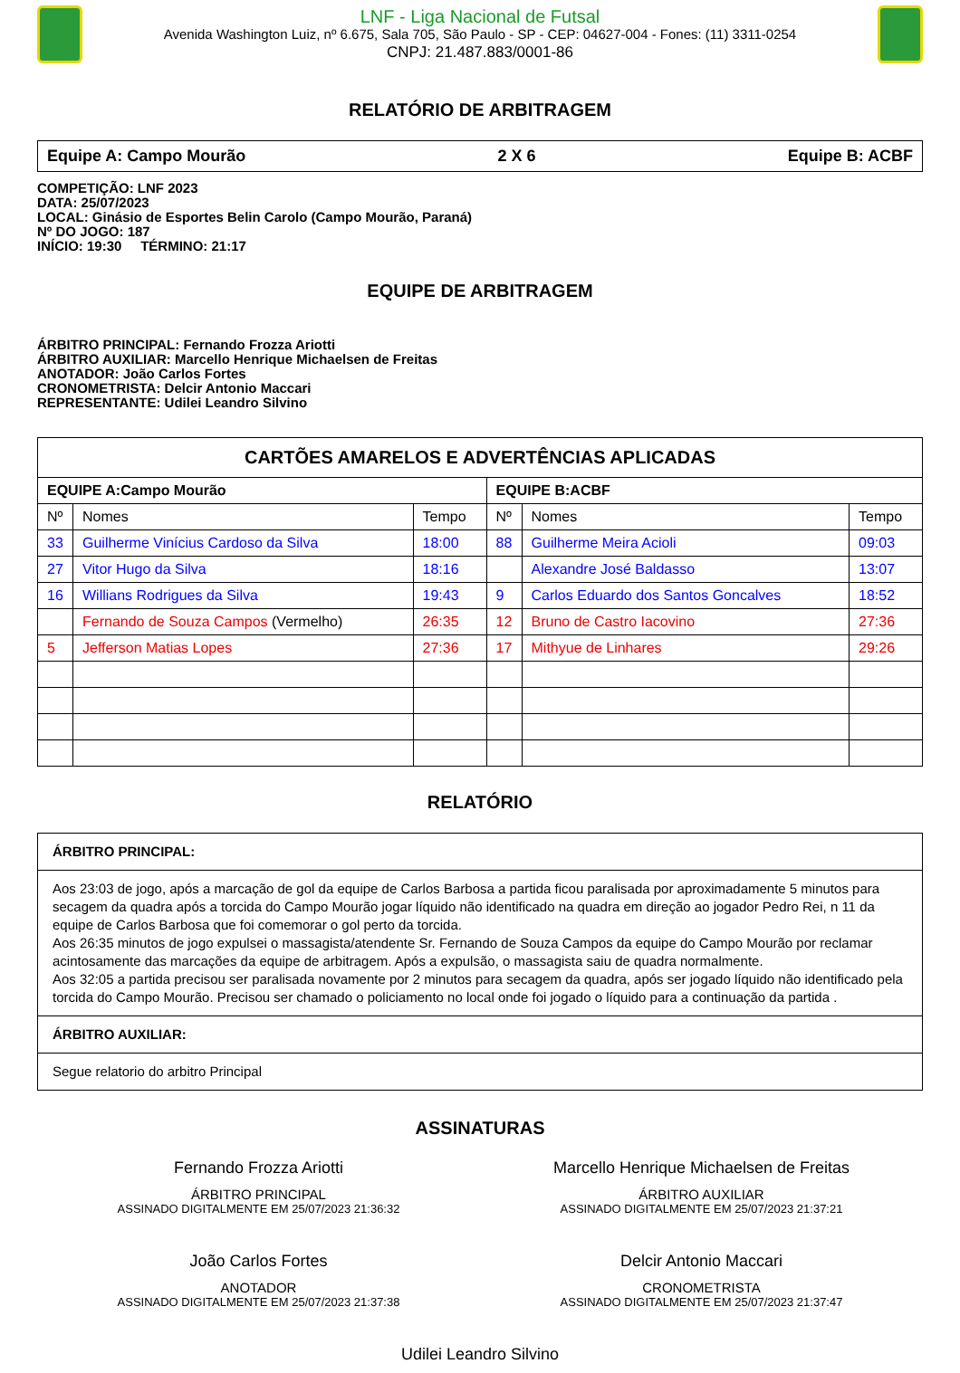LNF - Liga Nacional de Futsal
Avenida Washington Luiz, nº 6.675, Sala 705, São Paulo - SP - CEP: 04627-004 - Fones: (11) 3311-0254
CNPJ: 21.487.883/0001-86
RELATÓRIO DE ARBITRAGEM
Equipe A: Campo Mourão 2 X 6 Equipe B: ACBF
COMPETIÇÃO: LNF 2023
DATA: 25/07/2023
LOCAL: Ginásio de Esportes Belin Carolo (Campo Mourão, Paraná)
Nº DO JOGO: 187
INÍCIO: 19:30 TÉRMINO: 21:17
EQUIPE DE ARBITRAGEM
ÁRBITRO PRINCIPAL: Fernando Frozza Ariotti
ÁRBITRO AUXILIAR: Marcello Henrique Michaelsen de Freitas
ANOTADOR: João Carlos Fortes
CRONOMETRISTA: Delcir Antonio Maccari
REPRESENTANTE: Udilei Leandro Silvino
| CARTÕES AMARELOS E ADVERTÊNCIAS APLICADAS | | | | | |
| --- | --- | --- | --- | --- | --- |
| EQUIPE A:Campo Mourão | | | EQUIPE B:ACBF | | |
| Nº | Nomes | Tempo | Nº | Nomes | Tempo |
| 33 | Guilherme Vinícius Cardoso da Silva | 18:00 | 88 | Guilherme Meira Acioli | 09:03 |
| 27 | Vitor Hugo da Silva | 18:16 | | Alexandre José Baldasso | 13:07 |
| 16 | Willians Rodrigues da Silva | 19:43 | 9 | Carlos Eduardo dos Santos Goncalves | 18:52 |
| | Fernando de Souza Campos (Vermelho) | 26:35 | 12 | Bruno de Castro Iacovino | 27:36 |
| 5 | Jefferson Matias Lopes | 27:36 | 17 | Mithyue de Linhares | 29:26 |
RELATÓRIO
| ÁRBITRO PRINCIPAL: |
| Aos 23:03 de jogo, após a marcação de gol da equipe de Carlos Barbosa a partida ficou paralisada por aproximadamente 5 minutos para secagem da quadra após a torcida do Campo Mourão jogar líquido não identificado na quadra em direção ao jogador Pedro Rei, n 11 da equipe de Carlos Barbosa que foi comemorar o gol perto da torcida. Aos 26:35 minutos de jogo expulsei o massagista/atendente Sr. Fernando de Souza Campos da equipe do Campo Mourão por reclamar acintosamente das marcações da equipe de arbitragem. Após a expulsão, o massagista saiu de quadra normalmente. Aos 32:05 a partida precisou ser paralisada novamente por 2 minutos para secagem da quadra, após ser jogado líquido não identificado pela torcida do Campo Mourão. Precisou ser chamado o policiamento no local onde foi jogado o líquido para a continuação da partida . |
| ÁRBITRO AUXILIAR: |
| Segue relatorio do arbitro Principal |
ASSINATURAS
Fernando Frozza Ariotti
ÁRBITRO PRINCIPAL
ASSINADO DIGITALMENTE EM 25/07/2023 21:36:32
Marcello Henrique Michaelsen de Freitas
ÁRBITRO AUXILIAR
ASSINADO DIGITALMENTE EM 25/07/2023 21:37:21
João Carlos Fortes
ANOTADOR
ASSINADO DIGITALMENTE EM 25/07/2023 21:37:38
Delcir Antonio Maccari
CRONOMETRISTA
ASSINADO DIGITALMENTE EM 25/07/2023 21:37:47
Udilei Leandro Silvino